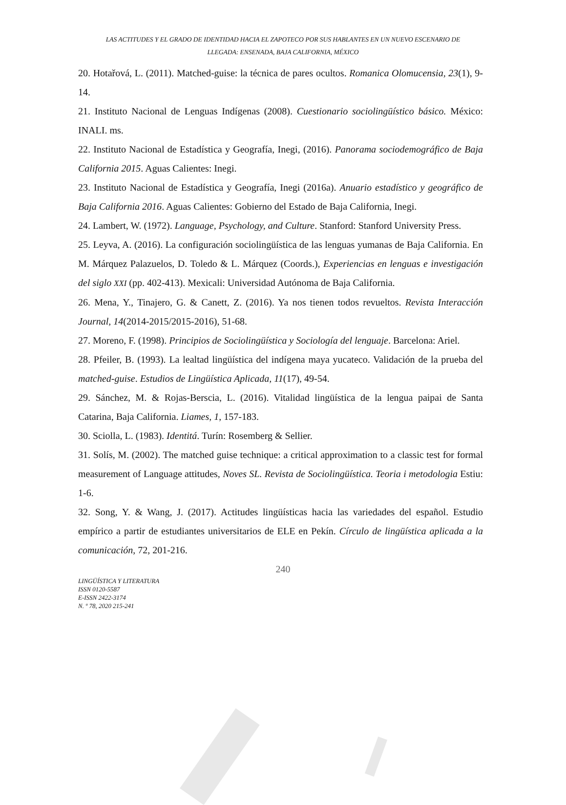LAS ACTITUDES Y EL GRADO DE IDENTIDAD HACIA EL ZAPOTECO POR SUS HABLANTES EN UN NUEVO ESCENARIO DE
LLEGADA: ENSENADA, BAJA CALIFORNIA, MÉXICO
20. Hotařová, L. (2011). Matched-guise: la técnica de pares ocultos. Romanica Olomucensia, 23(1), 9-14.
21. Instituto Nacional de Lenguas Indígenas (2008). Cuestionario sociolingüístico básico. México: INALI. ms.
22. Instituto Nacional de Estadística y Geografía, Inegi, (2016). Panorama sociodemográfico de Baja California 2015. Aguas Calientes: Inegi.
23. Instituto Nacional de Estadística y Geografía, Inegi (2016a). Anuario estadístico y geográfico de Baja California 2016. Aguas Calientes: Gobierno del Estado de Baja California, Inegi.
24. Lambert, W. (1972). Language, Psychology, and Culture. Stanford: Stanford University Press.
25. Leyva, A. (2016). La configuración sociolingüística de las lenguas yumanas de Baja California. En M. Márquez Palazuelos, D. Toledo & L. Márquez (Coords.), Experiencias en lenguas e investigación del siglo XXI (pp. 402-413). Mexicali: Universidad Autónoma de Baja California.
26. Mena, Y., Tinajero, G. & Canett, Z. (2016). Ya nos tienen todos revueltos. Revista Interacción Journal, 14(2014-2015/2015-2016), 51-68.
27. Moreno, F. (1998). Principios de Sociolingüística y Sociología del lenguaje. Barcelona: Ariel.
28. Pfeiler, B. (1993). La lealtad lingüística del indígena maya yucateco. Validación de la prueba del matched-guise. Estudios de Lingüística Aplicada, 11(17), 49-54.
29. Sánchez, M. & Rojas-Berscia, L. (2016). Vitalidad lingüística de la lengua paipai de Santa Catarina, Baja California. Liames, 1, 157-183.
30. Sciolla, L. (1983). Identitá. Turín: Rosemberg & Sellier.
31. Solís, M. (2002). The matched guise technique: a critical approximation to a classic test for formal measurement of Language attitudes, Noves SL. Revista de Sociolingüística. Teoria i metodologia Estiu: 1-6.
32. Song, Y. & Wang, J. (2017). Actitudes lingüísticas hacia las variedades del español. Estudio empírico a partir de estudiantes universitarios de ELE en Pekín. Círculo de lingüística aplicada a la comunicación, 72, 201-216.
240
LINGÜÍSTICA Y LITERATURA
ISSN 0120-5587
E-ISSN 2422-3174
N. º 78, 2020 215-241